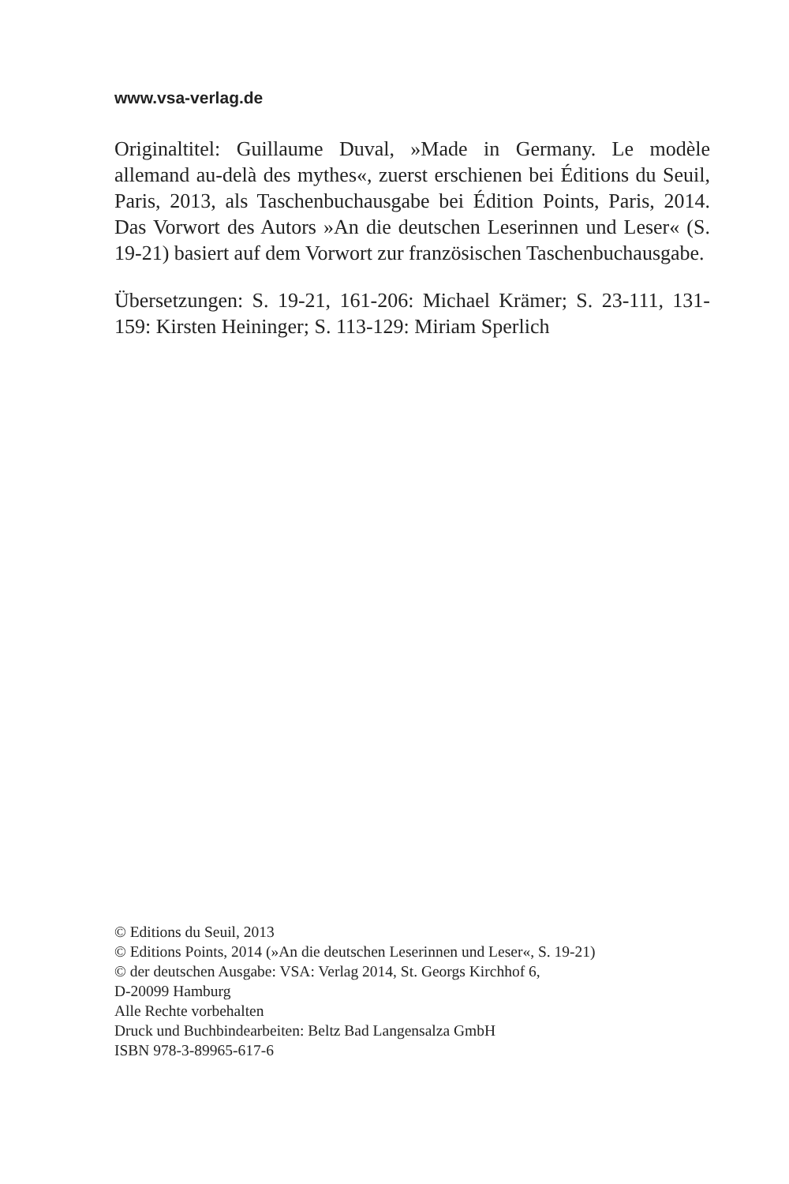www.vsa-verlag.de
Originaltitel: Guillaume Duval, »Made in Germany. Le modèle allemand au-delà des mythes«, zuerst erschienen bei Éditions du Seuil, Paris, 2013, als Taschenbuchausgabe bei Édition Points, Paris, 2014. Das Vorwort des Autors »An die deutschen Leserinnen und Leser« (S. 19-21) basiert auf dem Vorwort zur französischen Taschenbuchausgabe.
Übersetzungen: S. 19-21, 161-206: Michael Krämer; S. 23-111, 131-159: Kirsten Heininger; S. 113-129: Miriam Sperlich
© Editions du Seuil, 2013
© Editions Points, 2014 (»An die deutschen Leserinnen und Leser«, S. 19-21)
© der deutschen Ausgabe: VSA: Verlag 2014, St. Georgs Kirchhof 6,
D-20099 Hamburg
Alle Rechte vorbehalten
Druck und Buchbindearbeiten: Beltz Bad Langensalza GmbH
ISBN 978-3-89965-617-6